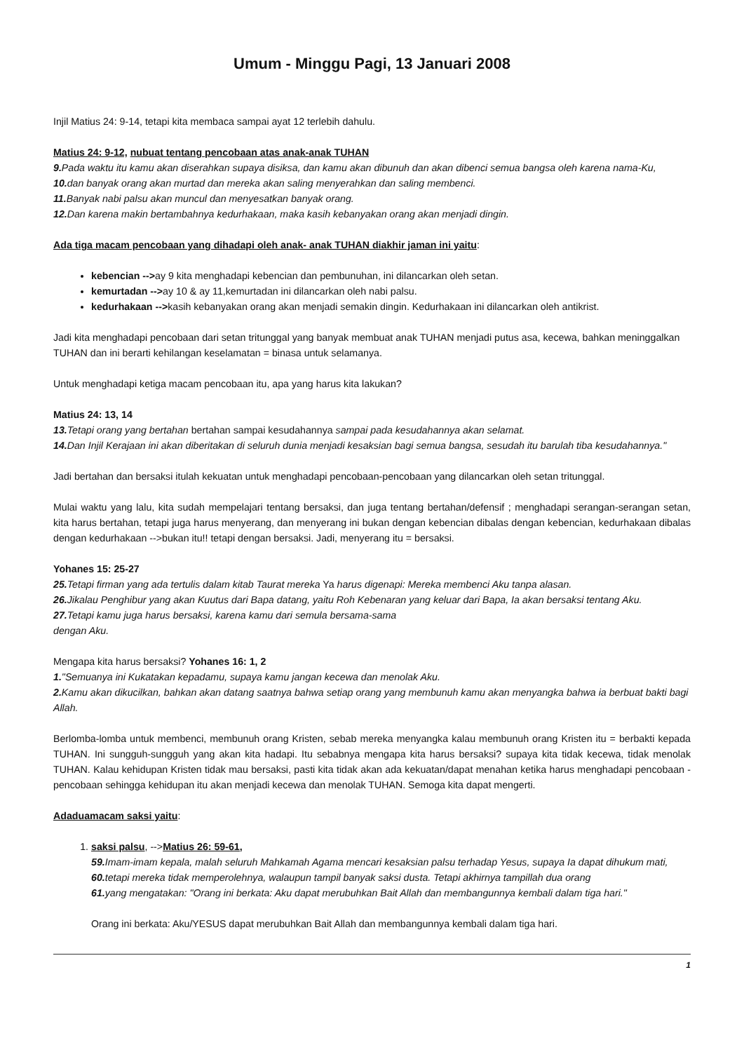Umum - Minggu Pagi, 13 Januari 2008
Injil Matius 24: 9-14, tetapi kita membaca sampai ayat 12 terlebih dahulu.
Matius 24: 9-12, nubuat tentang pencobaan atas anak-anak TUHAN
9. Pada waktu itu kamu akan diserahkan supaya disiksa, dan kamu akan dibunuh dan akan dibenci semua bangsa oleh karena nama-Ku,
10. dan banyak orang akan murtad dan mereka akan saling menyerahkan dan saling membenci.
11. Banyak nabi palsu akan muncul dan menyesatkan banyak orang.
12. Dan karena makin bertambahnya kedurhakaan, maka kasih kebanyakan orang akan menjadi dingin.
Ada tiga macam pencobaan yang dihadapi oleh anak- anak TUHAN diakhir jaman ini yaitu:
kebencian -->ay 9 kita menghadapi kebencian dan pembunuhan, ini dilancarkan oleh setan.
kemurtadan -->ay 10 & ay 11,kemurtadan ini dilancarkan oleh nabi palsu.
kedurhakaan -->kasih kebanyakan orang akan menjadi semakin dingin. Kedurhakaan ini dilancarkan oleh antikrist.
Jadi kita menghadapi pencobaan dari setan tritunggal yang banyak membuat anak TUHAN menjadi putus asa, kecewa, bahkan meninggalkan TUHAN dan ini berarti kehilangan keselamatan = binasa untuk selamanya.
Untuk menghadapi ketiga macam pencobaan itu, apa yang harus kita lakukan?
Matius 24: 13, 14
13. Tetapi orang yang bertahan bertahan sampai kesudahannya sampai pada kesudahannya akan selamat.
14. Dan Injil Kerajaan ini akan diberitakan di seluruh dunia menjadi kesaksian bagi semua bangsa, sesudah itu barulah tiba kesudahannya."
Jadi bertahan dan bersaksi itulah kekuatan untuk menghadapi pencobaan-pencobaan yang dilancarkan oleh setan tritunggal.
Mulai waktu yang lalu, kita sudah mempelajari tentang bersaksi, dan juga tentang bertahan/defensif ; menghadapi serangan-serangan setan, kita harus bertahan, tetapi juga harus menyerang, dan menyerang ini bukan dengan kebencian dibalas dengan kebencian, kedurhakaan dibalas dengan kedurhakaan -->bukan itu!! tetapi dengan bersaksi. Jadi, menyerang itu = bersaksi.
Yohanes 15: 25-27
25. Tetapi firman yang ada tertulis dalam kitab Taurat mereka Ya harus digenapi: Mereka membenci Aku tanpa alasan.
26. Jikalau Penghibur yang akan Kuutus dari Bapa datang, yaitu Roh Kebenaran yang keluar dari Bapa, Ia akan bersaksi tentang Aku.
27. Tetapi kamu juga harus bersaksi, karena kamu dari semula bersama-sama
dengan Aku.
Mengapa kita harus bersaksi? Yohanes 16: 1, 2
1."Semuanya ini Kukatakan kepadamu, supaya kamu jangan kecewa dan menolak Aku.
2. Kamu akan dikucilkan, bahkan akan datang saatnya bahwa setiap orang yang membunuh kamu akan menyangka bahwa ia berbuat bakti bagi Allah.
Berlomba-lomba untuk membenci, membunuh orang Kristen, sebab mereka menyangka kalau membunuh orang Kristen itu = berbakti kepada TUHAN. Ini sungguh-sungguh yang akan kita hadapi. Itu sebabnya mengapa kita harus bersaksi? supaya kita tidak kecewa, tidak menolak TUHAN. Kalau kehidupan Kristen tidak mau bersaksi, pasti kita tidak akan ada kekuatan/dapat menahan ketika harus menghadapi pencobaan - pencobaan sehingga kehidupan itu akan menjadi kecewa dan menolak TUHAN. Semoga kita dapat mengerti.
Adaduamacam saksi yaitu:
1. saksi palsu, -->Matius 26: 59-61,
59. Imam-imam kepala, malah seluruh Mahkamah Agama mencari kesaksian palsu terhadap Yesus, supaya Ia dapat dihukum mati,
60. tetapi mereka tidak memperolehnya, walaupun tampil banyak saksi dusta. Tetapi akhirnya tampillah dua orang
61. yang mengatakan: "Orang ini berkata: Aku dapat merubuhkan Bait Allah dan membangunnya kembali dalam tiga hari."
Orang ini berkata: Aku/YESUS dapat merubuhkan Bait Allah dan membangunnya kembali dalam tiga hari.
1